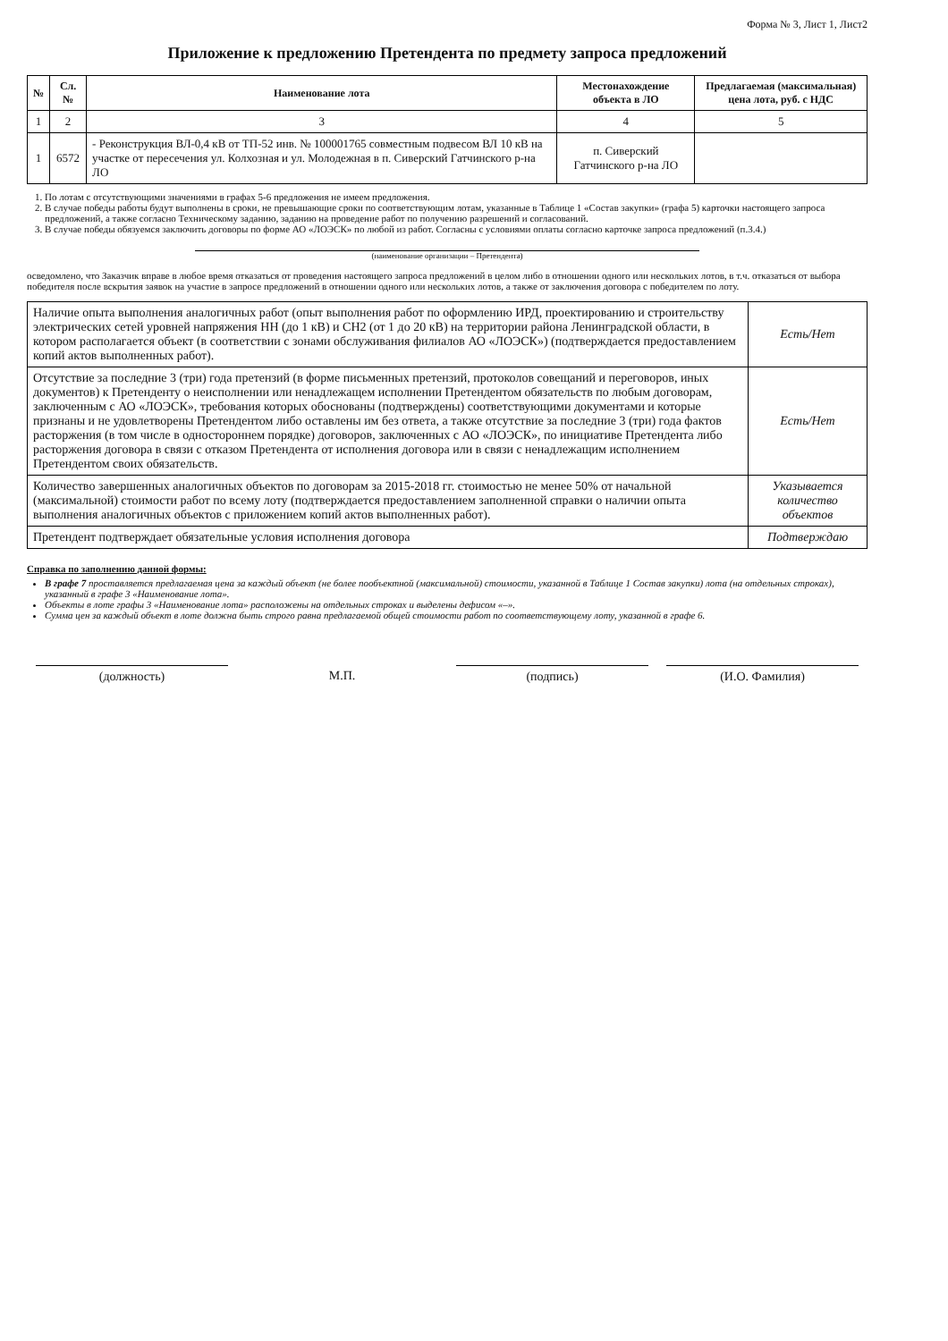Форма № 3, Лист 1, Лист2
Приложение к предложению Претендента по предмету запроса предложений
| № | Сл.№ | Наименование лота | Местонахождение объекта в ЛО | Предлагаемая (максимальная) цена лота, руб. с НДС |
| --- | --- | --- | --- | --- |
| 1 | 2 | 3 | 4 | 5 |
| 1 | 6572 | - Реконструкция ВЛ-0,4 кВ от ТП-52 инв. № 100001765 совместным подвесом ВЛ 10 кВ на участке от пересечения ул. Колхозная и ул. Молодежная в п. Сиверский Гатчинского р-на ЛО | п. Сиверский Гатчинского р-на ЛО | |
1. По лотам с отсутствующими значениями в графах 5-6 предложения не имеем предложения.
2. В случае победы работы будут выполнены в сроки, не превышающие сроки по соответствующим лотам, указанные в Таблице 1 «Состав закупки» (графа 5) карточки настоящего запроса предложений, а также согласно Техническому заданию, заданию на проведение работ по получению разрешений и согласований.
3. В случае победы обязуемся заключить договоры по форме АО «ЛОЭСК» по любой из работ. Согласны с условиями оплаты согласно карточке запроса предложений (п.3.4.)
(наименование организации – Претендента)
осведомлено, что Заказчик вправе в любое время отказаться от проведения настоящего запроса предложений в целом либо в отношении одного или нескольких лотов, в т.ч. отказаться от выбора победителя после вскрытия заявок на участие в запросе предложений в отношении одного или нескольких лотов, а также от заключения договора с победителем по лоту.
| Наличие опыта выполнения аналогичных работ (опыт выполнения работ по оформлению ИРД, проектированию и строительству электрических сетей уровней напряжения НН (до 1 кВ) и СН2 (от 1 до 20 кВ) на территории района Ленинградской области, в котором располагается объект (в соответствии с зонами обслуживания филиалов АО «ЛОЭСК») (подтверждается предоставлением копий актов выполненных работ). | Есть/Нет |
| Отсутствие за последние 3 (три) года претензий (в форме письменных претензий, протоколов совещаний и переговоров, иных документов) к Претенденту о неисполнении или ненадлежащем исполнении Претендентом обязательств по любым договорам, заключенным с АО «ЛОЭСК», требования которых обоснованы (подтверждены) соответствующими документами и которые признаны и не удовлетворены Претендентом либо оставлены им без ответа, а также отсутствие за последние 3 (три) года фактов расторжения (в том числе в одностороннем порядке) договоров, заключенных с АО «ЛОЭСК», по инициативе Претендента либо расторжения договора в связи с отказом Претендента от исполнения договора или в связи с ненадлежащим исполнением Претендентом своих обязательств. | Есть/Нет |
| Количество завершенных аналогичных объектов по договорам за 2015-2018 гг. стоимостью не менее 50% от начальной (максимальной) стоимости работ по всему лоту (подтверждается предоставлением заполненной справки о наличии опыта выполнения аналогичных объектов с приложением копий актов выполненных работ). | Указывается количество объектов |
| Претендент подтверждает обязательные условия исполнения договора | Подтверждаю |
Справка по заполнению данной формы:
В графе 7 проставляется предлагаемая цена за каждый объект (не более пообъектной (максимальной) стоимости, указанной в Таблице 1 Состав закупки) лота (на отдельных строках), указанный в графе 3 «Наименование лота».
Объекты в лоте графы 3 «Наименование лота» расположены на отдельных строках и выделены дефисом «–».
Сумма цен за каждый объект в лоте должна быть строго равна предлагаемой общей стоимости работ по соответствующему лоту, указанной в графе 6.
(должность) М.П. (подпись) (И.О. Фамилия)